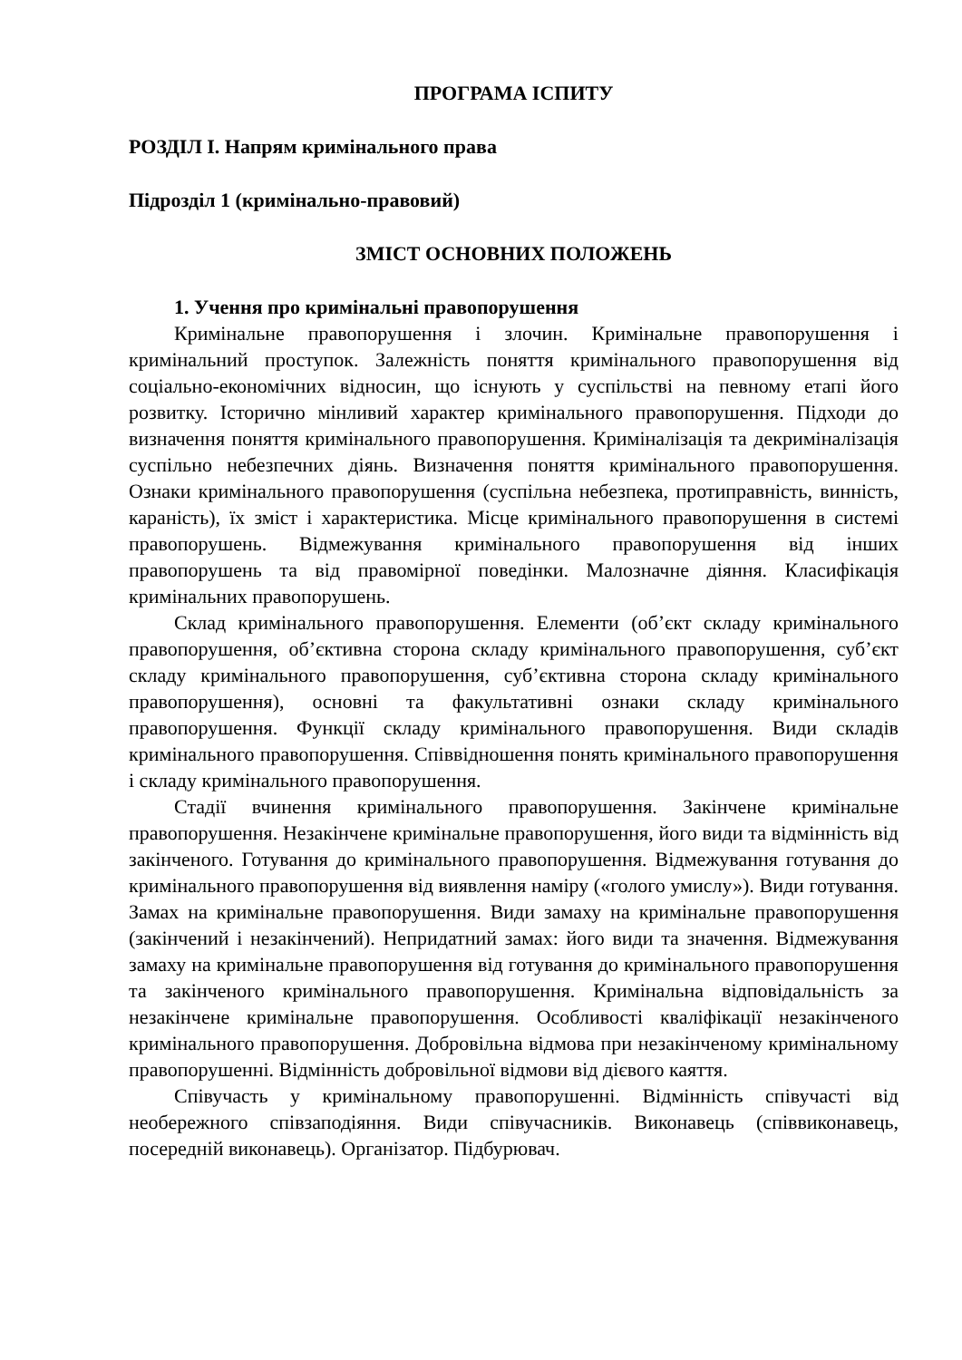ПРОГРАМА ІСПИТУ
РОЗДІЛ І. Напрям кримінального права
Підрозділ 1 (кримінально-правовий)
ЗМІСТ ОСНОВНИХ ПОЛОЖЕНЬ
1. Учення про кримінальні правопорушення
Кримінальне правопорушення і злочин. Кримінальне правопорушення і кримінальний проступок. Залежність поняття кримінального правопорушення від соціально-економічних відносин, що існують у суспільстві на певному етапі його розвитку. Історично мінливий характер кримінального правопорушення. Підходи до визначення поняття кримінального правопорушення. Криміналізація та декриміналізація суспільно небезпечних діянь. Визначення поняття кримінального правопорушення. Ознаки кримінального правопорушення (суспільна небезпека, протиправність, винність, караність), їх зміст і характеристика. Місце кримінального правопорушення в системі правопорушень. Відмежування кримінального правопорушення від інших правопорушень та від правомірної поведінки. Малозначне діяння. Класифікація кримінальних правопорушень.
Склад кримінального правопорушення. Елементи (об’єкт складу кримінального правопорушення, об’єктивна сторона складу кримінального правопорушення, суб’єкт складу кримінального правопорушення, суб’єктивна сторона складу кримінального правопорушення), основні та факультативні ознаки складу кримінального правопорушення. Функції складу кримінального правопорушення. Види складів кримінального правопорушення. Співвідношення понять кримінального правопорушення і складу кримінального правопорушення.
Стадії вчинення кримінального правопорушення. Закінчене кримінальне правопорушення. Незакінчене кримінальне правопорушення, його види та відмінність від закінченого. Готування до кримінального правопорушення. Відмежування готування до кримінального правопорушення від виявлення наміру («голого умислу»). Види готування. Замах на кримінальне правопорушення. Види замаху на кримінальне правопорушення (закінчений і незакінчений). Непридатний замах: його види та значення. Відмежування замаху на кримінальне правопорушення від готування до кримінального правопорушення та закінченого кримінального правопорушення. Кримінальна відповідальність за незакінчене кримінальне правопорушення. Особливості кваліфікації незакінченого кримінального правопорушення. Добровільна відмова при незакінченому кримінальному правопорушенні. Відмінність добровільної відмови від дієвого каяття.
Співучасть у кримінальному правопорушенні. Відмінність співучасті від необережного співзаподіяння. Види співучасників. Виконавець (співвиконавець, посередній виконавець). Організатор. Підбурювач.